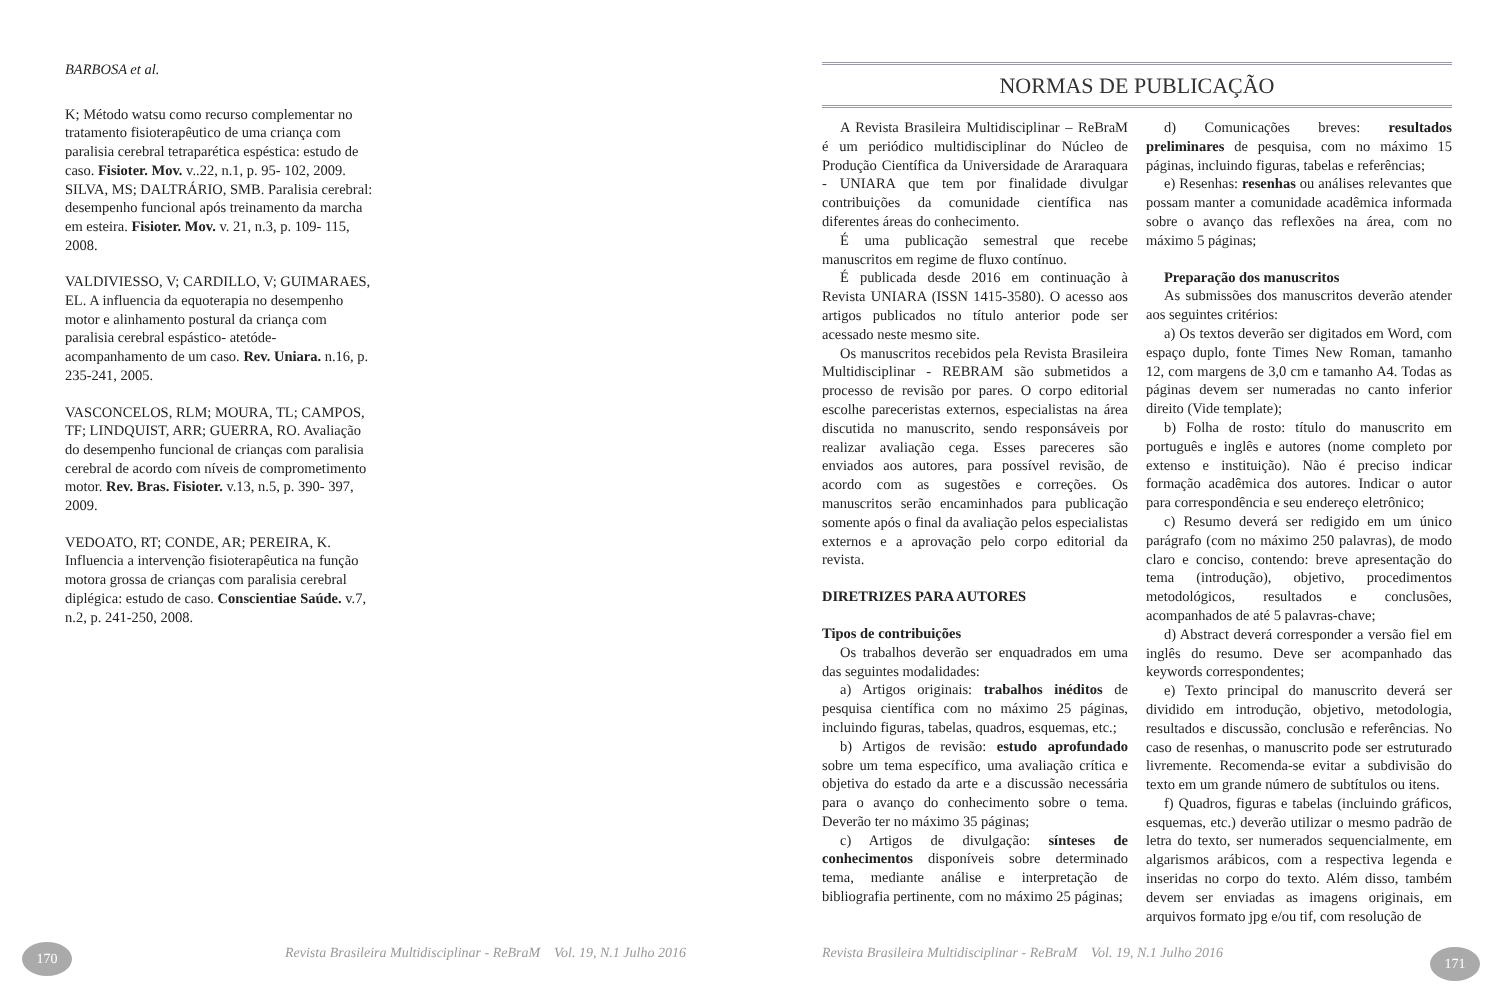BARBOSA et al.
K; Método watsu como recurso complementar no tratamento fisioterapêutico de uma criança com paralisia cerebral tetraparética espéstica: estudo de caso. Fisioter. Mov. v..22, n.1, p. 95- 102, 2009.
SILVA, MS; DALTRÁRIO, SMB. Paralisia cerebral: desempenho funcional após treinamento da marcha em esteira. Fisioter. Mov. v. 21, n.3, p. 109- 115, 2008.
VALDIVIESSO, V; CARDILLO, V; GUIMARAES, EL. A influencia da equoterapia no desempenho motor e alinhamento postural da criança com paralisia cerebral espástico- atetóde- acompanhamento de um caso. Rev. Uniara. n.16, p. 235-241, 2005.
VASCONCELOS, RLM; MOURA, TL; CAMPOS, TF; LINDQUIST, ARR; GUERRA, RO. Avaliação do desempenho funcional de crianças com paralisia cerebral de acordo com níveis de comprometimento motor. Rev. Bras. Fisioter. v.13, n.5, p. 390- 397, 2009.
VEDOATO, RT; CONDE, AR; PEREIRA, K. Influencia a intervenção fisioterapêutica na função motora grossa de crianças com paralisia cerebral diplégica: estudo de caso. Conscientiae Saúde. v.7, n.2, p. 241-250, 2008.
NORMAS DE PUBLICAÇÃO
A Revista Brasileira Multidisciplinar – ReBraM é um periódico multidisciplinar do Núcleo de Produção Científica da Universidade de Araraquara - UNIARA que tem por finalidade divulgar contribuições da comunidade científica nas diferentes áreas do conhecimento.
É uma publicação semestral que recebe manuscritos em regime de fluxo contínuo.
É publicada desde 2016 em continuação à Revista UNIARA (ISSN 1415-3580). O acesso aos artigos publicados no título anterior pode ser acessado neste mesmo site.
Os manuscritos recebidos pela Revista Brasileira Multidisciplinar - REBRAM são submetidos a processo de revisão por pares. O corpo editorial escolhe pareceristas externos, especialistas na área discutida no manuscrito, sendo responsáveis por realizar avaliação cega. Esses pareceres são enviados aos autores, para possível revisão, de acordo com as sugestões e correções. Os manuscritos serão encaminhados para publicação somente após o final da avaliação pelos especialistas externos e a aprovação pelo corpo editorial da revista.
DIRETRIZES PARA AUTORES
Tipos de contribuições
Os trabalhos deverão ser enquadrados em uma das seguintes modalidades:
a) Artigos originais: trabalhos inéditos de pesquisa científica com no máximo 25 páginas, incluindo figuras, tabelas, quadros, esquemas, etc.;
b) Artigos de revisão: estudo aprofundado sobre um tema específico, uma avaliação crítica e objetiva do estado da arte e a discussão necessária para o avanço do conhecimento sobre o tema. Deverão ter no máximo 35 páginas;
c) Artigos de divulgação: sínteses de conhecimentos disponíveis sobre determinado tema, mediante análise e interpretação de bibliografia pertinente, com no máximo 25 páginas;
d) Comunicações breves: resultados preliminares de pesquisa, com no máximo 15 páginas, incluindo figuras, tabelas e referências;
e) Resenhas: resenhas ou análises relevantes que possam manter a comunidade acadêmica informada sobre o avanço das reflexões na área, com no máximo 5 páginas;
Preparação dos manuscritos
As submissões dos manuscritos deverão atender aos seguintes critérios:
a) Os textos deverão ser digitados em Word, com espaço duplo, fonte Times New Roman, tamanho 12, com margens de 3,0 cm e tamanho A4. Todas as páginas devem ser numeradas no canto inferior direito (Vide template);
b) Folha de rosto: título do manuscrito em português e inglês e autores (nome completo por extenso e instituição). Não é preciso indicar formação acadêmica dos autores. Indicar o autor para correspondência e seu endereço eletrônico;
c) Resumo deverá ser redigido em um único parágrafo (com no máximo 250 palavras), de modo claro e conciso, contendo: breve apresentação do tema (introdução), objetivo, procedimentos metodológicos, resultados e conclusões, acompanhados de até 5 palavras-chave;
d) Abstract deverá corresponder a versão fiel em inglês do resumo. Deve ser acompanhado das keywords correspondentes;
e) Texto principal do manuscrito deverá ser dividido em introdução, objetivo, metodologia, resultados e discussão, conclusão e referências. No caso de resenhas, o manuscrito pode ser estruturado livremente. Recomenda-se evitar a subdivisão do texto em um grande número de subtítulos ou itens.
f) Quadros, figuras e tabelas (incluindo gráficos, esquemas, etc.) deverão utilizar o mesmo padrão de letra do texto, ser numerados sequencialmente, em algarismos arábicos, com a respectiva legenda e inseridas no corpo do texto. Além disso, também devem ser enviadas as imagens originais, em arquivos formato jpg e/ou tif, com resolução de
170
Revista Brasileira Multidisciplinar - ReBraM Vol. 19, N.1 Julho 2016
Revista Brasileira Multidisciplinar - ReBraM Vol. 19, N.1 Julho 2016
171